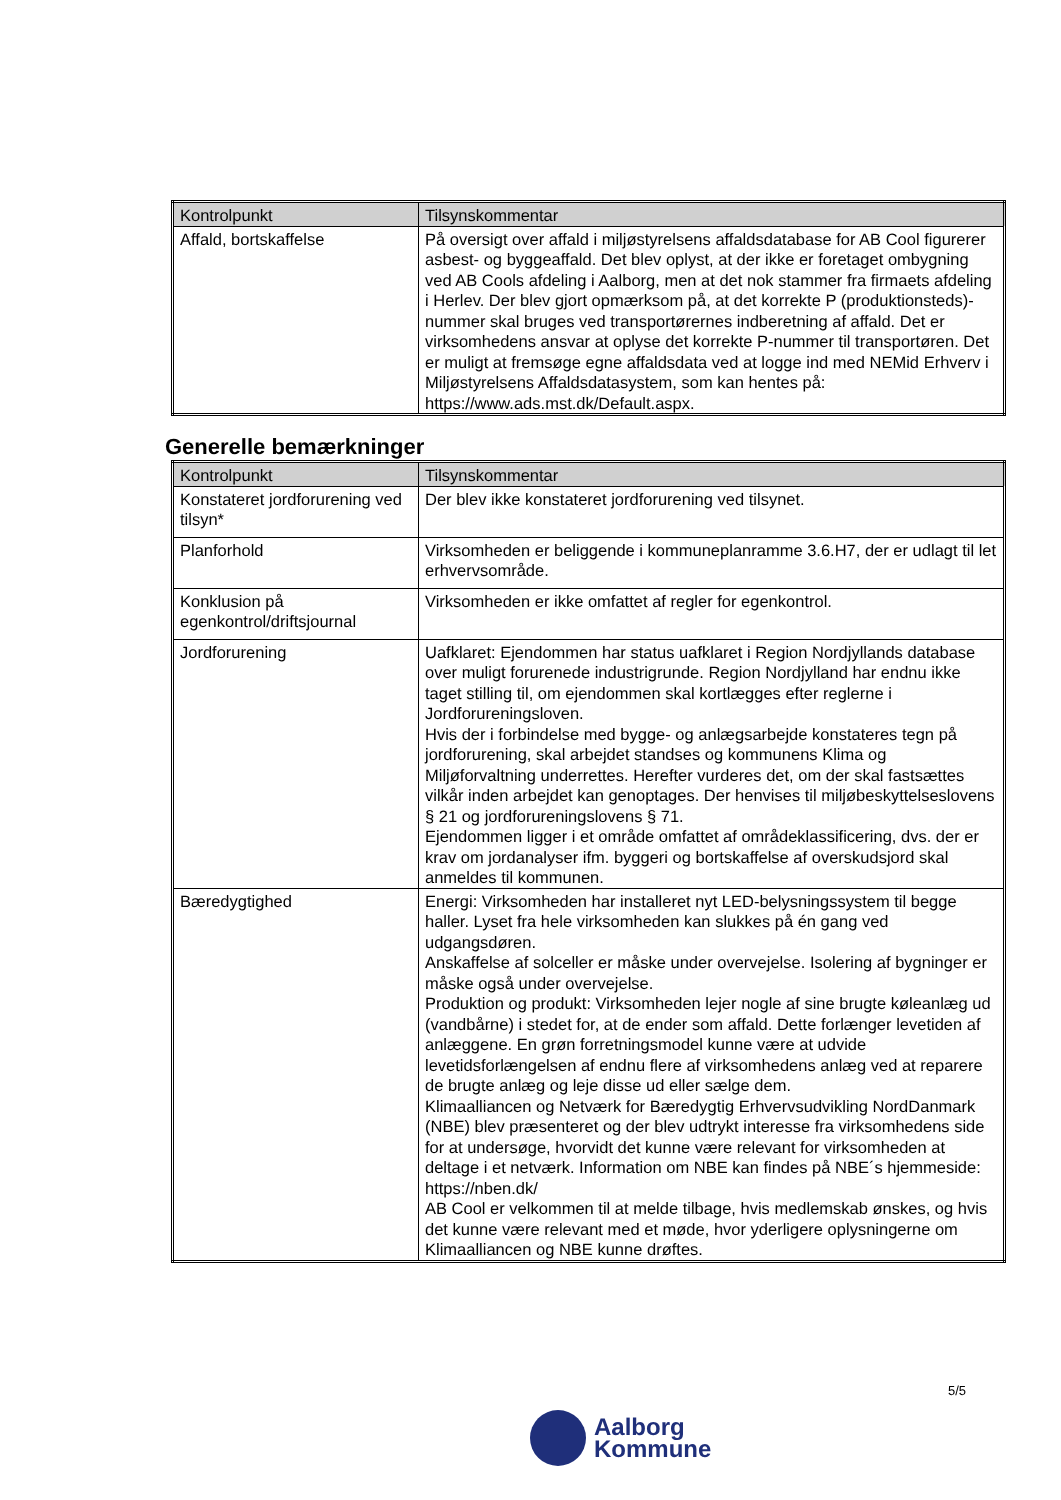| Kontrolpunkt | Tilsynskommentar |
| --- | --- |
| Affald, bortskaffelse | På oversigt over affald i miljøstyrelsens affaldsdatabase for AB Cool figurerer asbest- og byggeaffald. Det blev oplyst, at der ikke er foretaget ombygning ved AB Cools afdeling i Aalborg, men at det nok stammer fra firmaets afdeling i Herlev. Der blev gjort opmærksom på, at det korrekte P (produktionsteds)-nummer skal bruges ved transportørernes indberetning af affald. Det er virksomhedens ansvar at oplyse det korrekte P-nummer til transportøren. Det er muligt at fremsøge egne affaldsdata ved at logge ind med NEMid Erhverv i Miljøstyrelsens Affaldsdatasystem, som kan hentes på: https://www.ads.mst.dk/Default.aspx. |
Generelle bemærkninger
| Kontrolpunkt | Tilsynskommentar |
| --- | --- |
| Konstateret jordforurening ved tilsyn* | Der blev ikke konstateret jordforurening ved tilsynet. |
| Planforhold | Virksomheden er beliggende i kommuneplanramme 3.6.H7, der er udlagt til let erhvervsområde. |
| Konklusion på egenkontrol/driftsjournal | Virksomheden er ikke omfattet af regler for egenkontrol. |
| Jordforurening | Uafklaret: Ejendommen har status uafklaret i Region Nordjyllands database over muligt forurenede industrigrunde. Region Nordjylland har endnu ikke taget stilling til, om ejendommen skal kortlægges efter reglerne i Jordforureningsloven. Hvis der i forbindelse med bygge- og anlægsarbejde konstateres tegn på jordforurening, skal arbejdet standses og kommunens Klima og Miljøforvaltning underrettes. Herefter vurderes det, om der skal fastsættes vilkår inden arbejdet kan genoptages. Der henvises til miljøbeskyttelseslovens § 21 og jordforureningslovens § 71. Ejendommen ligger i et område omfattet af områdeklassificering, dvs. der er krav om jordanalyser ifm. byggeri og bortskaffelse af overskudsjord skal anmeldes til kommunen. |
| Bæredygtighed | Energi: Virksomheden har installeret nyt LED-belysningssystem til begge haller. Lyset fra hele virksomheden kan slukkes på én gang ved udgangsdøren. Anskaffelse af solceller er måske under overvejelse. Isolering af bygninger er måske også under overvejelse. Produktion og produkt: Virksomheden lejer nogle af sine brugte køleanlæg ud (vandbårne) i stedet for, at de ender som affald. Dette forlænger levetiden af anlæggene. En grøn forretningsmodel kunne være at udvide levetidsforlængelsen af endnu flere af virksomhedens anlæg ved at reparere de brugte anlæg og leje disse ud eller sælge dem. Klimaalliancen og Netværk for Bæredygtig Erhvervsudvikling NordDanmark (NBE) blev præsenteret og der blev udtrykt interesse fra virksomhedens side for at undersøge, hvorvidt det kunne være relevant for virksomheden at deltage i et netværk. Information om NBE kan findes på NBE´s hjemmeside: https://nben.dk/ AB Cool er velkommen til at melde tilbage, hvis medlemskab ønskes, og hvis det kunne være relevant med et møde, hvor yderligere oplysningerne om Klimaalliancen og NBE kunne drøftes. |
5/5
Aalborg
Kommune